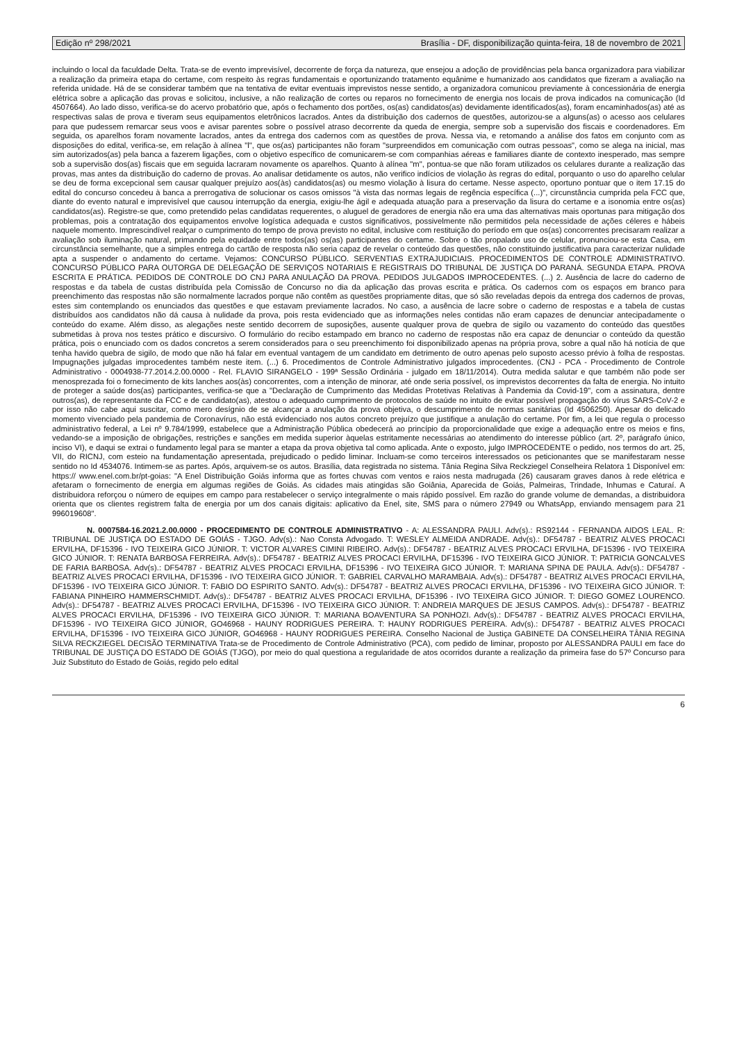Edição nº 298/2021 Brasília - DF, disponibilização quinta-feira, 18 de novembro de 2021
incluindo o local da faculdade Delta. Trata-se de evento imprevisível, decorrente de força da natureza, que ensejou a adoção de providências pela banca organizadora para viabilizar a realização da primeira etapa do certame, com respeito às regras fundamentais e oportunizando tratamento equânime e humanizado aos candidatos que fizeram a avaliação na referida unidade. Há de se considerar também que na tentativa de evitar eventuais imprevistos nesse sentido, a organizadora comunicou previamente à concessionária de energia elétrica sobre a aplicação das provas e solicitou, inclusive, a não realização de cortes ou reparos no fornecimento de energia nos locais de prova indicados na comunicação (Id 4507664). Ao lado disso, verifica-se do acervo probatório que, após o fechamento dos portões, os(as) candidatos(as) devidamente identificados(as), foram encaminhados(as) até as respectivas salas de prova e tiveram seus equipamentos eletrônicos lacrados. Antes da distribuição dos cadernos de questões, autorizou-se a alguns(as) o acesso aos celulares para que pudessem remarcar seus voos e avisar parentes sobre o possível atraso decorrente da queda de energia, sempre sob a supervisão dos fiscais e coordenadores. Em seguida, os aparelhos foram novamente lacrados, antes da entrega dos cadernos com as questões de prova. Nessa via, e retomando a análise dos fatos em conjunto com as disposições do edital, verifica-se, em relação à alínea "l", que os(as) participantes não foram "surpreendidos em comunicação com outras pessoas", como se alega na inicial, mas sim autorizados(as) pela banca a fazerem ligações, com o objetivo específico de comunicarem-se com companhias aéreas e familiares diante de contexto inesperado, mas sempre sob a supervisão dos(as) fiscais que em seguida lacraram novamente os aparelhos. Quanto à alínea "m", pontua-se que não foram utilizados os celulares durante a realização das provas, mas antes da distribuição do caderno de provas. Ao analisar detidamente os autos, não verifico indícios de violação às regras do edital, porquanto o uso do aparelho celular se deu de forma excepcional sem causar qualquer prejuízo aos(às) candidatos(as) ou mesmo violação à lisura do certame. Nesse aspecto, oportuno pontuar que o item 17.15 do edital do concurso concedeu à banca a prerrogativa de solucionar os casos omissos "à vista das normas legais de regência específica (...)", circunstância cumprida pela FCC que, diante do evento natural e imprevisível que causou interrupção da energia, exigiu-lhe ágil e adequada atuação para a preservação da lisura do certame e a isonomia entre os(as) candidatos(as). Registre-se que, como pretendido pelas candidatas requerentes, o aluguel de geradores de energia não era uma das alternativas mais oportunas para mitigação dos problemas, pois a contratação dos equipamentos envolve logística adequada e custos significativos, possivelmente não permitidos pela necessidade de ações céleres e hábeis naquele momento. Imprescindível realçar o cumprimento do tempo de prova previsto no edital, inclusive com restituição do período em que os(as) concorrentes precisaram realizar a avaliação sob iluminação natural, primando pela equidade entre todos(as) os(as) participantes do certame. Sobre o tão propalado uso de celular, pronunciou-se esta Casa, em circunstância semelhante, que a simples entrega do cartão de resposta não seria capaz de revelar o conteúdo das questões, não constituindo justificativa para caracterizar nulidade apta a suspender o andamento do certame. Vejamos: CONCURSO PÚBLICO. SERVENTIAS EXTRAJUDICIAIS. PROCEDIMENTOS DE CONTROLE ADMINISTRATIVO. CONCURSO PÚBLICO PARA OUTORGA DE DELEGAÇÃO DE SERVIÇOS NOTARIAIS E REGISTRAIS DO TRIBUNAL DE JUSTIÇA DO PARANÁ. SEGUNDA ETAPA. PROVA ESCRITA E PRÁTICA. PEDIDOS DE CONTROLE DO CNJ PARA ANULAÇÃO DA PROVA. PEDIDOS JULGADOS IMPROCEDENTES. (...) 2. Ausência de lacre do caderno de respostas e da tabela de custas distribuída pela Comissão de Concurso no dia da aplicação das provas escrita e prática. Os cadernos com os espaços em branco para preenchimento das respostas não são normalmente lacrados porque não contêm as questões propriamente ditas, que só são reveladas depois da entrega dos cadernos de provas, estes sim contemplando os enunciados das questões e que estavam previamente lacrados. No caso, a ausência de lacre sobre o caderno de respostas e a tabela de custas distribuídos aos candidatos não dá causa à nulidade da prova, pois resta evidenciado que as informações neles contidas não eram capazes de denunciar antecipadamente o conteúdo do exame. Além disso, as alegações neste sentido decorrem de suposições, ausente qualquer prova de quebra de sigilo ou vazamento do conteúdo das questões submetidas à prova nos testes prático e discursivo. O formulário do recibo estampado em branco no caderno de respostas não era capaz de denunciar o conteúdo da questão prática, pois o enunciado com os dados concretos a serem considerados para o seu preenchimento foi disponibilizado apenas na própria prova, sobre a qual não há notícia de que tenha havido quebra de sigilo, de modo que não há falar em eventual vantagem de um candidato em detrimento de outro apenas pelo suposto acesso prévio à folha de respostas. Impugnações julgadas improcedentes também neste item. (...) 6. Procedimentos de Controle Administrativo julgados improcedentes. (CNJ - PCA - Procedimento de Controle Administrativo - 0004938-77.2014.2.00.0000 - Rel. FLAVIO SIRANGELO - 199ª Sessão Ordinária - julgado em 18/11/2014). Outra medida salutar e que também não pode ser menosprezada foi o fornecimento de kits lanches aos(às) concorrentes, com a intenção de minorar, até onde seria possível, os imprevistos decorrentes da falta de energia. No intuito de proteger a saúde dos(as) participantes, verifica-se que a "Declaração de Cumprimento das Medidas Protetivas Relativas à Pandemia da Covid-19", com a assinatura, dentre outros(as), de representante da FCC e de candidato(as), atestou o adequado cumprimento de protocolos de saúde no intuito de evitar possível propagação do vírus SARS-CoV-2 e por isso não cabe aqui suscitar, como mero desígnio de se alcançar a anulação da prova objetiva, o descumprimento de normas sanitárias (Id 4506250). Apesar do delicado momento vivenciado pela pandemia de Coronavírus, não está evidenciado nos autos concreto prejuízo que justifique a anulação do certame. Por fim, a lei que regula o processo administrativo federal, a Lei nº 9.784/1999, estabelece que a Administração Pública obedecerá ao princípio da proporcionalidade que exige a adequação entre os meios e fins, vedando-se a imposição de obrigações, restrições e sanções em medida superior àquelas estritamente necessárias ao atendimento do interesse público (art. 2º, parágrafo único, inciso VI), e daqui se extrai o fundamento legal para se manter a etapa da prova objetiva tal como aplicada. Ante o exposto, julgo IMPROCEDENTE o pedido, nos termos do art. 25, VII, do RICNJ, com esteio na fundamentação apresentada, prejudicado o pedido liminar. Incluam-se como terceiros interessados os peticionantes que se manifestaram nesse sentido no Id 4534076. Intimem-se as partes. Após, arquivem-se os autos. Brasília, data registrada no sistema. Tânia Regina Silva Reckziegel Conselheira Relatora 1 Disponível em: https:// www.enel.com.br/pt-goias: "A Enel Distribuição Goiás informa que as fortes chuvas com ventos e raios nesta madrugada (26) causaram graves danos à rede elétrica e afetaram o fornecimento de energia em algumas regiões de Goiás. As cidades mais atingidas são Goiânia, Aparecida de Goiás, Palmeiras, Trindade, Inhumas e Caturaí. A distribuidora reforçou o número de equipes em campo para restabelecer o serviço integralmente o mais rápido possível. Em razão do grande volume de demandas, a distribuidora orienta que os clientes registrem falta de energia por um dos canais digitais: aplicativo da Enel, site, SMS para o número 27949 ou WhatsApp, enviando mensagem para 21 996019608".
N. 0007584-16.2021.2.00.0000 - PROCEDIMENTO DE CONTROLE ADMINISTRATIVO - A: ALESSANDRA PAULI. Adv(s).: RS92144 - FERNANDA AIDOS LEAL. R: TRIBUNAL DE JUSTIÇA DO ESTADO DE GOIÁS - TJGO. Adv(s).: Nao Consta Advogado. T: WESLEY ALMEIDA ANDRADE. Adv(s).: DF54787 - BEATRIZ ALVES PROCACI ERVILHA, DF15396 - IVO TEIXEIRA GICO JÚNIOR. T: VICTOR ALVARES CIMINI RIBEIRO. Adv(s).: DF54787 - BEATRIZ ALVES PROCACI ERVILHA, DF15396 - IVO TEIXEIRA GICO JÚNIOR. T: RENATA BARBOSA FERREIRA. Adv(s).: DF54787 - BEATRIZ ALVES PROCACI ERVILHA, DF15396 - IVO TEIXEIRA GICO JÚNIOR. T: PATRICIA GONCALVES DE FARIA BARBOSA. Adv(s).: DF54787 - BEATRIZ ALVES PROCACI ERVILHA, DF15396 - IVO TEIXEIRA GICO JÚNIOR. T: MARIANA SPINA DE PAULA. Adv(s).: DF54787 - BEATRIZ ALVES PROCACI ERVILHA, DF15396 - IVO TEIXEIRA GICO JÚNIOR. T: GABRIEL CARVALHO MARAMBAIA. Adv(s).: DF54787 - BEATRIZ ALVES PROCACI ERVILHA, DF15396 - IVO TEIXEIRA GICO JÚNIOR. T: FABIO DO ESPIRITO SANTO. Adv(s).: DF54787 - BEATRIZ ALVES PROCACI ERVILHA, DF15396 - IVO TEIXEIRA GICO JÚNIOR. T: FABIANA PINHEIRO HAMMERSCHMIDT. Adv(s).: DF54787 - BEATRIZ ALVES PROCACI ERVILHA, DF15396 - IVO TEIXEIRA GICO JÚNIOR. T: DIEGO GOMEZ LOURENCO. Adv(s).: DF54787 - BEATRIZ ALVES PROCACI ERVILHA, DF15396 - IVO TEIXEIRA GICO JÚNIOR. T: ANDREIA MARQUES DE JESUS CAMPOS. Adv(s).: DF54787 - BEATRIZ ALVES PROCACI ERVILHA, DF15396 - IVO TEIXEIRA GICO JÚNIOR. T: MARIANA BOAVENTURA SA PONHOZI. Adv(s).: DF54787 - BEATRIZ ALVES PROCACI ERVILHA, DF15396 - IVO TEIXEIRA GICO JÚNIOR, GO46968 - HAUNY RODRIGUES PEREIRA. T: HAUNY RODRIGUES PEREIRA. Adv(s).: DF54787 - BEATRIZ ALVES PROCACI ERVILHA, DF15396 - IVO TEIXEIRA GICO JÚNIOR, GO46968 - HAUNY RODRIGUES PEREIRA. Conselho Nacional de Justiça GABINETE DA CONSELHEIRA TÂNIA REGINA SILVA RECKZIEGEL DECISÃO TERMINATIVA Trata-se de Procedimento de Controle Administrativo (PCA), com pedido de liminar, proposto por ALESSANDRA PAULI em face do TRIBUNAL DE JUSTIÇA DO ESTADO DE GOIÁS (TJGO), por meio do qual questiona a regularidade de atos ocorridos durante a realização da primeira fase do 57º Concurso para Juiz Substituto do Estado de Goiás, regido pelo edital
6